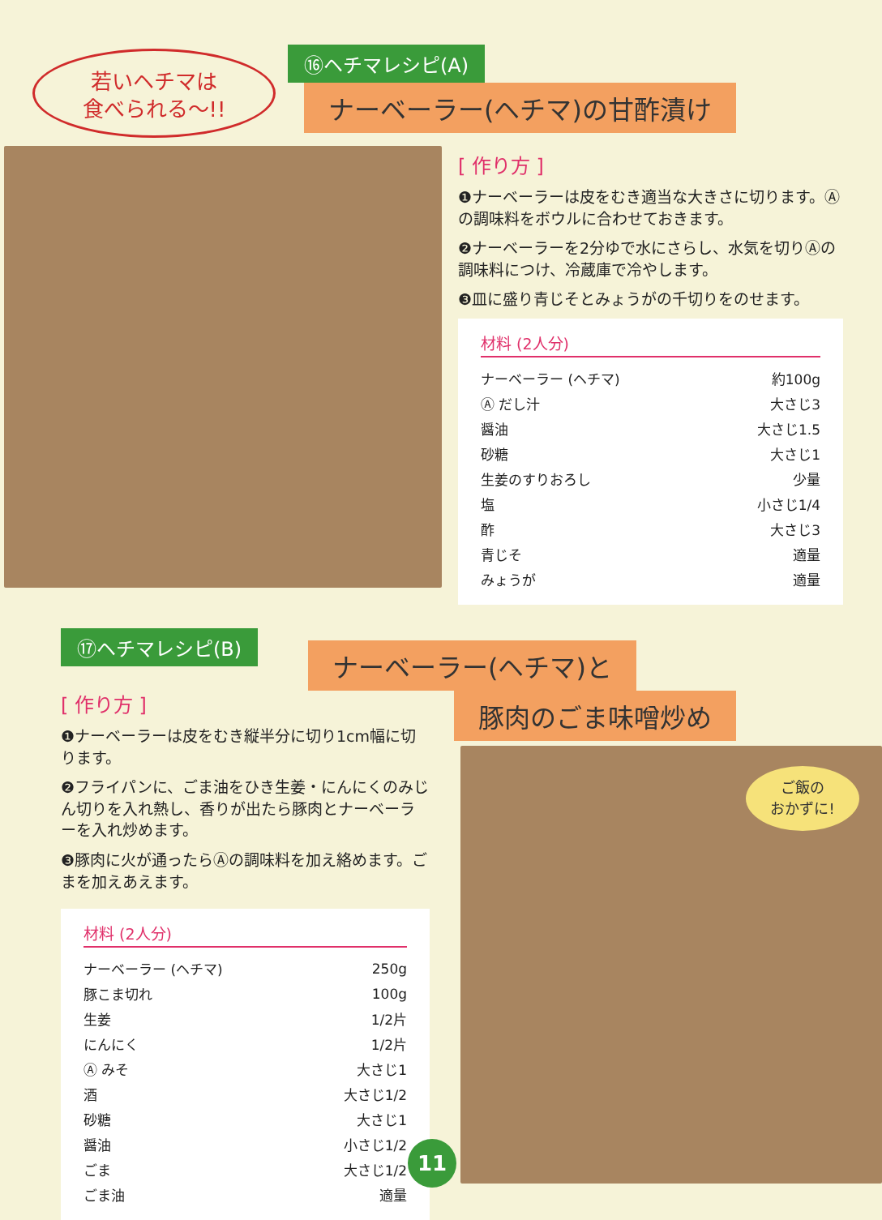若いヘチマは
食べられる〜!!
⑯ヘチマレシピ(A)
ナーベーラー(ヘチマ)の甘酢漬け
[ 作り方 ]
❶ナーベーラーは皮をむき適当な大きさに切ります。Ⓐの調味料をボウルに合わせておきます。
❷ナーベーラーを2分ゆで水にさらし、水気を切りⒶの調味料につけ、冷蔵庫で冷やします。
❸皿に盛り青じそとみょうがの千切りをのせます。
材料 (2人分)
| ナーベーラー (ヘチマ) | 約100g |
| Ⓐ だし汁 | 大さじ3 |
| 醤油 | 大さじ1.5 |
| 砂糖 | 大さじ1 |
| 生姜のすりおろし | 少量 |
| 塩 | 小さじ1/4 |
| 酢 | 大さじ3 |
| 青じそ | 適量 |
| みょうが | 適量 |
⑰ヘチマレシピ(B)
ナーベーラー(ヘチマ)と
豚肉のごま味噌炒め
[ 作り方 ]
❶ナーベーラーは皮をむき縦半分に切り1cm幅に切ります。
❷フライパンに、ごま油をひき生姜・にんにくのみじん切りを入れ熱し、香りが出たら豚肉とナーベーラーを入れ炒めます。
❸豚肉に火が通ったらⒶの調味料を加え絡めます。ごまを加えあえます。
材料 (2人分)
| ナーベーラー (ヘチマ) | 250g |
| 豚こま切れ | 100g |
| 生姜 | 1/2片 |
| にんにく | 1/2片 |
| Ⓐ みそ | 大さじ1 |
| 酒 | 大さじ1/2 |
| 砂糖 | 大さじ1 |
| 醤油 | 小さじ1/2 |
| ごま | 大さじ1/2 |
| ごま油 | 適量 |
ご飯の
おかずに!
11